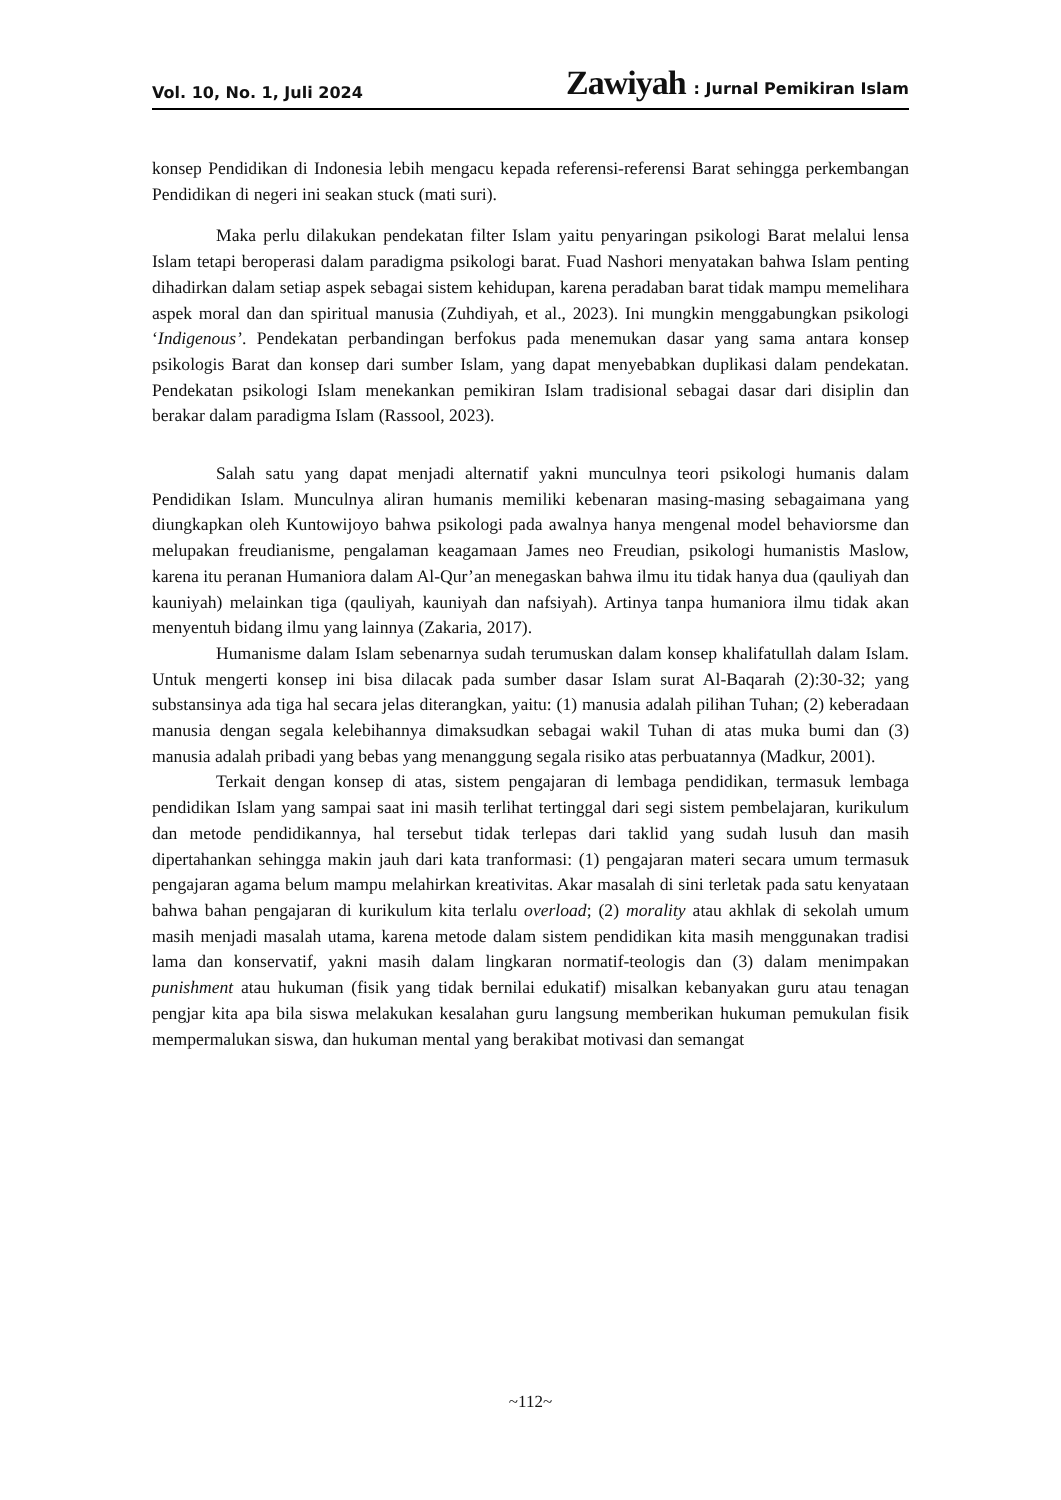Vol. 10, No. 1, Juli 2024 Zawiyah: Jurnal Pemikiran Islam
konsep Pendidikan di Indonesia lebih mengacu kepada referensi-referensi Barat sehingga perkembangan Pendidikan di negeri ini seakan stuck (mati suri).
Maka perlu dilakukan pendekatan filter Islam yaitu penyaringan psikologi Barat melalui lensa Islam tetapi beroperasi dalam paradigma psikologi barat. Fuad Nashori menyatakan bahwa Islam penting dihadirkan dalam setiap aspek sebagai sistem kehidupan, karena peradaban barat tidak mampu memelihara aspek moral dan dan spiritual manusia (Zuhdiyah, et al., 2023). Ini mungkin menggabungkan psikologi ‘Indigenous’. Pendekatan perbandingan berfokus pada menemukan dasar yang sama antara konsep psikologis Barat dan konsep dari sumber Islam, yang dapat menyebabkan duplikasi dalam pendekatan. Pendekatan psikologi Islam menekankan pemikiran Islam tradisional sebagai dasar dari disiplin dan berakar dalam paradigma Islam (Rassool, 2023).
Salah satu yang dapat menjadi alternatif yakni munculnya teori psikologi humanis dalam Pendidikan Islam. Munculnya aliran humanis memiliki kebenaran masing-masing sebagaimana yang diungkapkan oleh Kuntowijoyo bahwa psikologi pada awalnya hanya mengenal model behaviorsme dan melupakan freudianisme, pengalaman keagamaan James neo Freudian, psikologi humanistis Maslow, karena itu peranan Humaniora dalam Al-Qur’an menegaskan bahwa ilmu itu tidak hanya dua (qauliyah dan kauniyah) melainkan tiga (qauliyah, kauniyah dan nafsiyah). Artinya tanpa humaniora ilmu tidak akan menyentuh bidang ilmu yang lainnya (Zakaria, 2017).
Humanisme dalam Islam sebenarnya sudah terumuskan dalam konsep khalifatullah dalam Islam. Untuk mengerti konsep ini bisa dilacak pada sumber dasar Islam surat Al-Baqarah (2):30-32; yang substansinya ada tiga hal secara jelas diterangkan, yaitu: (1) manusia adalah pilihan Tuhan; (2) keberadaan manusia dengan segala kelebihannya dimaksudkan sebagai wakil Tuhan di atas muka bumi dan (3) manusia adalah pribadi yang bebas yang menanggung segala risiko atas perbuatannya (Madkur, 2001).
Terkait dengan konsep di atas, sistem pengajaran di lembaga pendidikan, termasuk lembaga pendidikan Islam yang sampai saat ini masih terlihat tertinggal dari segi sistem pembelajaran, kurikulum dan metode pendidikannya, hal tersebut tidak terlepas dari taklid yang sudah lusuh dan masih dipertahankan sehingga makin jauh dari kata tranformasi: (1) pengajaran materi secara umum termasuk pengajaran agama belum mampu melahirkan kreativitas. Akar masalah di sini terletak pada satu kenyataan bahwa bahan pengajaran di kurikulum kita terlalu overload; (2) morality atau akhlak di sekolah umum masih menjadi masalah utama, karena metode dalam sistem pendidikan kita masih menggunakan tradisi lama dan konservatif, yakni masih dalam lingkaran normatif-teologis dan (3) dalam menimpakan punishment atau hukuman (fisik yang tidak bernilai edukatif) misalkan kebanyakan guru atau tenagan pengjar kita apa bila siswa melakukan kesalahan guru langsung memberikan hukuman pemukulan fisik mempermalukan siswa, dan hukuman mental yang berakibat motivasi dan semangat
~112~